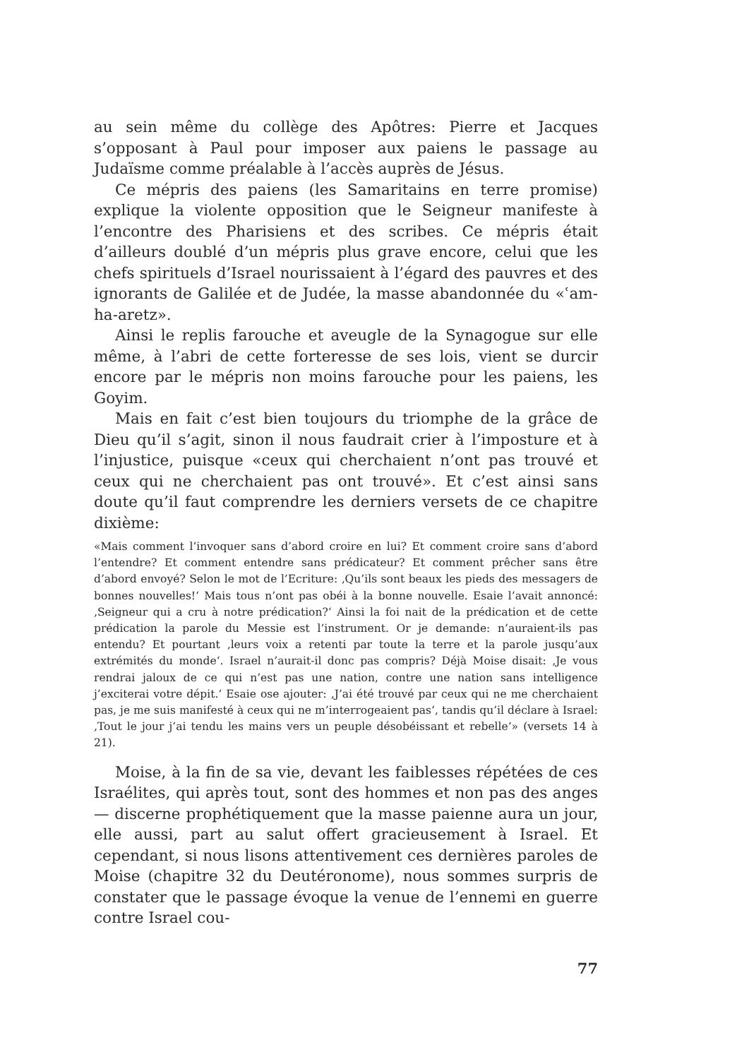au sein même du collège des Apôtres: Pierre et Jacques s’opposant à Paul pour imposer aux paiens le passage au Judaïsme comme préalable à l’accès auprès de Jésus.
Ce mépris des paiens (les Samaritains en terre promise) explique la violente opposition que le Seigneur manifeste à l’encontre des Pharisiens et des scribes. Ce mépris était d’ailleurs doublé d’un mépris plus grave encore, celui que les chefs spirituels d’Israel nourissaient à l’égard des pauvres et des ignorants de Galilée et de Judée, la masse abandonnée du «ʿam-ha-aretz».
Ainsi le replis farouche et aveugle de la Synagogue sur elle même, à l’abri de cette forteresse de ses lois, vient se durcir encore par le mépris non moins farouche pour les paiens, les Goyim.
Mais en fait c’est bien toujours du triomphe de la grâce de Dieu qu’il s’agit, sinon il nous faudrait crier à l’imposture et à l’injustice, puisque «ceux qui cherchaient n’ont pas trouvé et ceux qui ne cherchaient pas ont trouvé». Et c’est ainsi sans doute qu’il faut comprendre les derniers versets de ce chapitre dixième:
«Mais comment l’invoquer sans d’abord croire en lui? Et comment croire sans d’abord l’entendre? Et comment entendre sans prédicateur? Et comment prêcher sans être d’abord envoyé? Selon le mot de l’Ecriture: ‚Qu’ils sont beaux les pieds des messagers de bonnes nouvelles!‘ Mais tous n’ont pas obéi à la bonne nouvelle. Esaie l’avait annoncé: ‚Seigneur qui a cru à notre prédication?‘ Ainsi la foi nait de la prédication et de cette prédication la parole du Messie est l’instrument. Or je demande: n’auraient-ils pas entendu? Et pourtant ‚leurs voix a retenti par toute la terre et la parole jusqu’aux extrémités du monde‘. Israel n’aurait-il donc pas compris? Déjà Moise disait: ‚Je vous rendrai jaloux de ce qui n’est pas une nation, contre une nation sans intelligence j’exciterai votre dépit.‘ Esaie ose ajouter: ‚J’ai été trouvé par ceux qui ne me cherchaient pas, je me suis manifesté à ceux qui ne m’interrogeaient pas‘, tandis qu’il déclare à Israel: ‚Tout le jour j’ai tendu les mains vers un peuple désobéissant et rebelle‘» (versets 14 à 21).
Moise, à la fin de sa vie, devant les faiblesses répétées de ces Israélites, qui après tout, sont des hommes et non pas des anges — discerne prophétiquement que la masse paienne aura un jour, elle aussi, part au salut offert gracieusement à Israel. Et cependant, si nous lisons attentivement ces dernières paroles de Moise (chapitre 32 du Deutéronome), nous sommes surpris de constater que le passage évoque la venue de l’ennemi en guerre contre Israel cou-
77